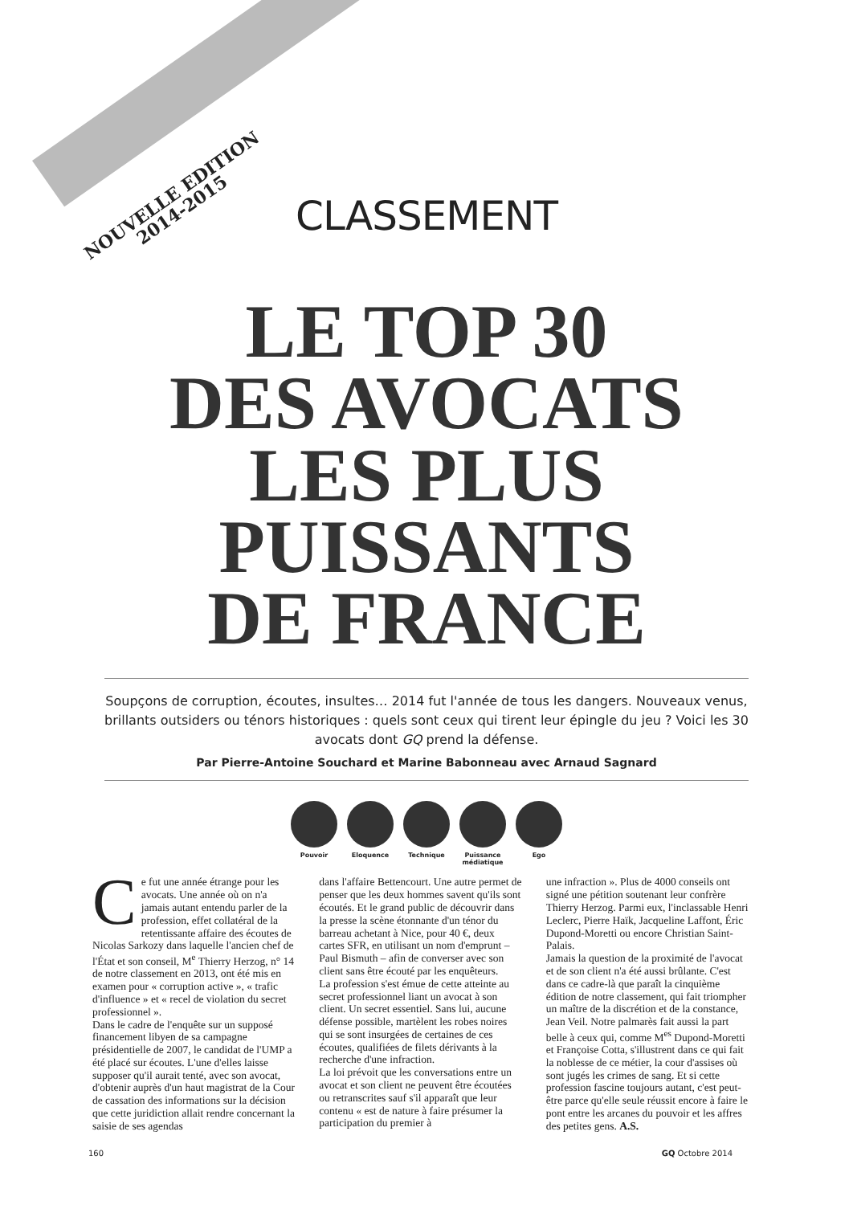NOUVELLE EDITION
2014-2015
CLASSEMENT
LE TOP 30
DES AVOCATS
LES PLUS
PUISSANTS
DE FRANCE
Soupçons de corruption, écoutes, insultes… 2014 fut l'année de tous les dangers. Nouveaux venus, brillants outsiders ou ténors historiques : quels sont ceux qui tirent leur épingle du jeu ? Voici les 30 avocats dont GQ prend la défense.
Par Pierre-Antoine Souchard et Marine Babonneau avec Arnaud Sagnard
Pouvoir Eloquence Technique Puissance médiatique
Ego
Ce fut une année étrange pour les avocats. Une année où on n'a jamais autant entendu parler de la profession, effet collatéral de la retentissante affaire des écoutes de Nicolas Sarkozy dans laquelle l'ancien chef de l'État et son conseil, M<sup>e</sup> Thierry Herzog, n° 14 de notre classement en 2013, ont été mis en examen pour « corruption active », « trafic d'influence » et « recel de violation du secret professionnel ».
Dans le cadre de l'enquête sur un supposé financement libyen de sa campagne présidentielle de 2007, le candidat de l'UMP a été placé sur écoutes. L'une d'elles laisse supposer qu'il aurait tenté, avec son avocat, d'obtenir auprès d'un haut magistrat de la Cour de cassation des informations sur la décision que cette juridiction allait rendre concernant la saisie de ses agendas
dans l'affaire Bettencourt. Une autre permet de penser que les deux hommes savent qu'ils sont écoutés. Et le grand public de découvrir dans la presse la scène étonnante d'un ténor du barreau achetant à Nice, pour 40 €, deux cartes SFR, en utilisant un nom d'emprunt – Paul Bismuth – afin de converser avec son client sans être écouté par les enquêteurs.
La profession s'est émue de cette atteinte au secret professionnel liant un avocat à son client. Un secret essentiel. Sans lui, aucune défense possible, martèlent les robes noires qui se sont insurgées de certaines de ces écoutes, qualifiées de filets dérivants à la recherche d'une infraction.
La loi prévoit que les conversations entre un avocat et son client ne peuvent être écoutées ou retranscrites sauf s'il apparaît que leur contenu « est de nature à faire présumer la participation du premier à
une infraction ». Plus de 4000 conseils ont signé une pétition soutenant leur confrère Thierry Herzog. Parmi eux, l'inclassable Henri Leclerc, Pierre Haïk, Jacqueline Laffont, Éric Dupond-Moretti ou encore Christian Saint-Palais.
Jamais la question de la proximité de l'avocat et de son client n'a été aussi brûlante. C'est dans ce cadre-là que paraît la cinquième édition de notre classement, qui fait triompher un maître de la discrétion et de la constance, Jean Veil. Notre palmarès fait aussi la part belle à ceux qui, comme M<sup>es</sup> Dupond-Moretti et Françoise Cotta, s'illustrent dans ce qui fait la noblesse de ce métier, la cour d'assises où sont jugés les crimes de sang. Et si cette profession fascine toujours autant, c'est peut-être parce qu'elle seule réussit encore à faire le pont entre les arcanes du pouvoir et les affres des petites gens. A.S.
160 GQ Octobre 2014